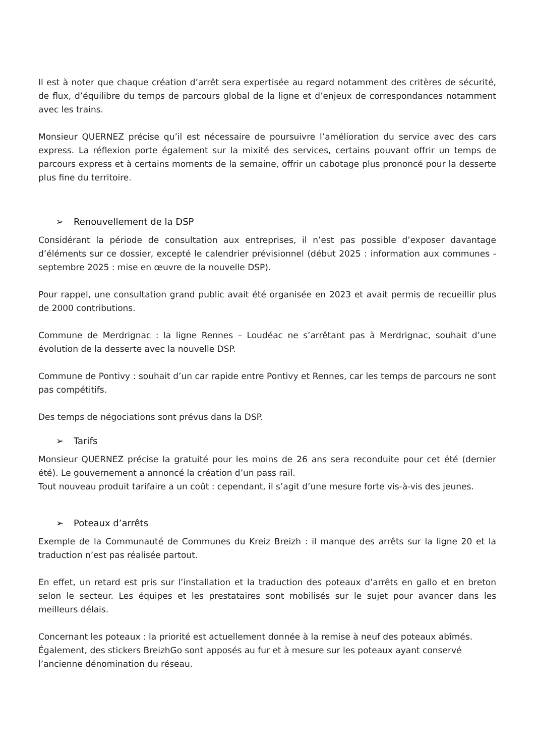Il est à noter que chaque création d’arrêt sera expertisée au regard notamment des critères de sécurité, de flux, d’équilibre du temps de parcours global de la ligne et d’enjeux de correspondances notamment avec les trains.
Monsieur QUERNEZ précise qu’il est nécessaire de poursuivre l’amélioration du service avec des cars express. La réflexion porte également sur la mixité des services, certains pouvant offrir un temps de parcours express et à certains moments de la semaine, offrir un cabotage plus prononcé pour la desserte plus fine du territoire.
➢ Renouvellement de la DSP
Considérant la période de consultation aux entreprises, il n’est pas possible d’exposer davantage d’éléments sur ce dossier, excepté le calendrier prévisionnel (début 2025 : information aux communes - septembre 2025 : mise en œuvre de la nouvelle DSP).
Pour rappel, une consultation grand public avait été organisée en 2023 et avait permis de recueillir plus de 2000 contributions.
Commune de Merdrignac : la ligne Rennes – Loudéac ne s’arrêtant pas à Merdrignac, souhait d’une évolution de la desserte avec la nouvelle DSP.
Commune de Pontivy : souhait d’un car rapide entre Pontivy et Rennes, car les temps de parcours ne sont pas compétitifs.
Des temps de négociations sont prévus dans la DSP.
➢ Tarifs
Monsieur QUERNEZ précise la gratuité pour les moins de 26 ans sera reconduite pour cet été (dernier été). Le gouvernement a annoncé la création d’un pass rail.
Tout nouveau produit tarifaire a un coût : cependant, il s’agit d’une mesure forte vis-à-vis des jeunes.
➢ Poteaux d’arrêts
Exemple de la Communauté de Communes du Kreiz Breizh : il manque des arrêts sur la ligne 20 et la traduction n’est pas réalisée partout.
En effet, un retard est pris sur l’installation et la traduction des poteaux d’arrêts en gallo et en breton selon le secteur. Les équipes et les prestataires sont mobilisés sur le sujet pour avancer dans les meilleurs délais.
Concernant les poteaux : la priorité est actuellement donnée à la remise à neuf des poteaux abîmés. Également, des stickers BreizhGo sont apposés au fur et à mesure sur les poteaux ayant conservé l’ancienne dénomination du réseau.